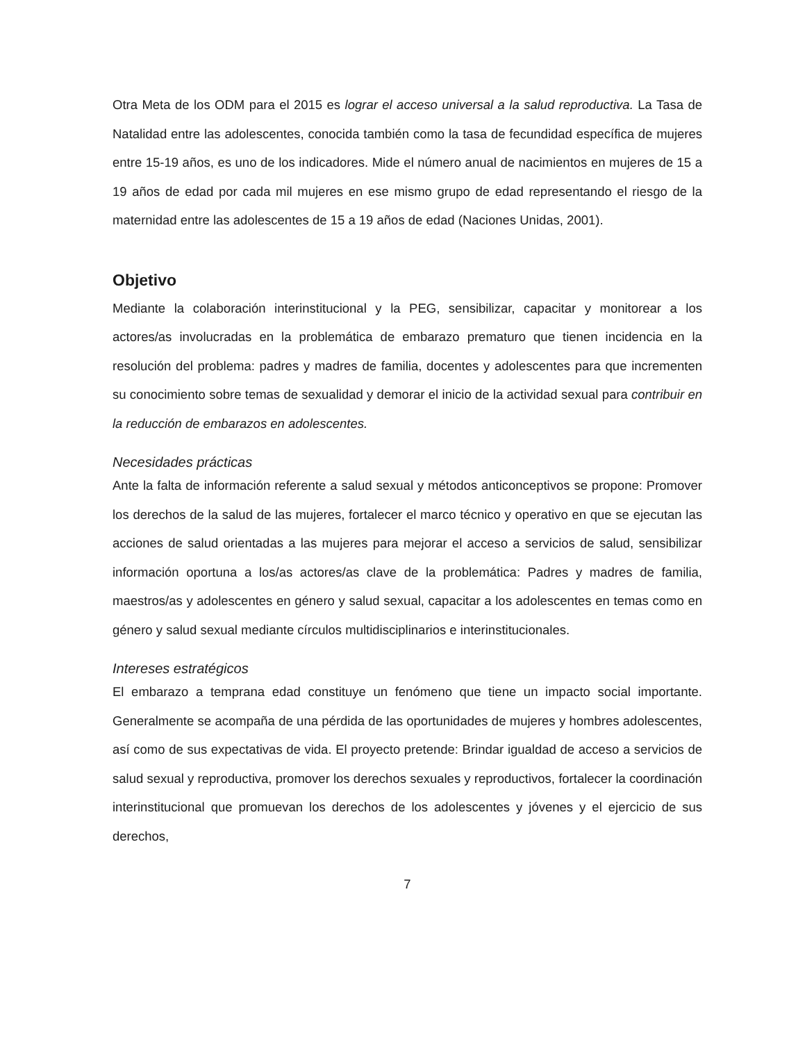Otra Meta de los ODM para el 2015 es lograr el acceso universal a la salud reproductiva. La Tasa de Natalidad entre las adolescentes, conocida también como la tasa de fecundidad específica de mujeres entre 15-19 años, es uno de los indicadores. Mide el número anual de nacimientos en mujeres de 15 a 19 años de edad por cada mil mujeres en ese mismo grupo de edad representando el riesgo de la maternidad entre las adolescentes de 15 a 19 años de edad (Naciones Unidas, 2001).
Objetivo
Mediante la colaboración interinstitucional y la PEG, sensibilizar, capacitar y monitorear a los actores/as involucradas en la problemática de embarazo prematuro que tienen incidencia en la resolución del problema: padres y madres de familia, docentes y adolescentes para que incrementen su conocimiento sobre temas de sexualidad y demorar el inicio de la actividad sexual para contribuir en la reducción de embarazos en adolescentes.
Necesidades prácticas
Ante la falta de información referente a salud sexual y métodos anticonceptivos se propone: Promover los derechos de la salud de las mujeres, fortalecer el marco técnico y operativo en que se ejecutan las acciones de salud orientadas a las mujeres para mejorar el acceso a servicios de salud, sensibilizar información oportuna a los/as actores/as clave de la problemática: Padres y madres de familia, maestros/as y adolescentes en género y salud sexual, capacitar a los adolescentes en temas como en género y salud sexual mediante círculos multidisciplinarios e interinstitucionales.
Intereses estratégicos
El embarazo a temprana edad constituye un fenómeno que tiene un impacto social importante. Generalmente se acompaña de una pérdida de las oportunidades de mujeres y hombres adolescentes, así como de sus expectativas de vida. El proyecto pretende: Brindar igualdad de acceso a servicios de salud sexual y reproductiva, promover los derechos sexuales y reproductivos, fortalecer la coordinación interinstitucional que promuevan los derechos de los adolescentes y jóvenes y el ejercicio de sus derechos,
7